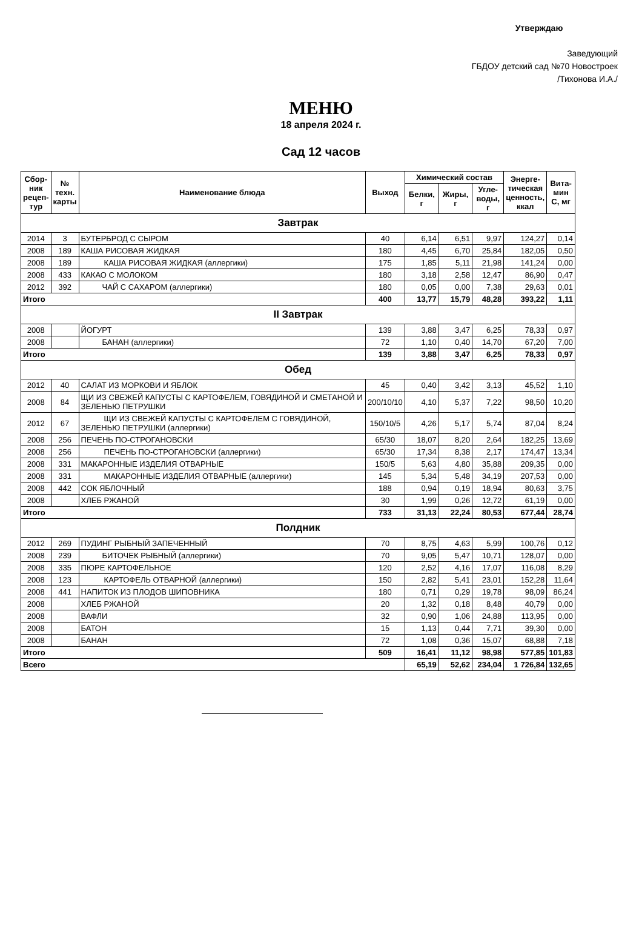Утверждаю
Заведующий
ГБДОУ детский сад №70 Новостроек
/Тихонова И.А./
МЕНЮ
18 апреля 2024 г.
Сад 12 часов
| Сбор- ник рецеп- тур | № техн. карты | Наименование блюда | Выход | Химический состав | | | Энерге- тическая ценность, ккал | Вита- мин С, мг |
| --- | --- | --- | --- | --- | --- | --- | --- | --- |
| | | | | Белки, г | Жиры, г | Угле- воды, г | | |
| Завтрак | | | | | | | | |
| 2014 | 3 | БУТЕРБРОД С СЫРОМ | 40 | 6,14 | 6,51 | 9,97 | 124,27 | 0,14 |
| 2008 | 189 | КАША РИСОВАЯ ЖИДКАЯ | 180 | 4,45 | 6,70 | 25,84 | 182,05 | 0,50 |
| 2008 | 189 | КАША РИСОВАЯ ЖИДКАЯ (аллергики) | 175 | 1,85 | 5,11 | 21,98 | 141,24 | 0,00 |
| 2008 | 433 | КАКАО С МОЛОКОМ | 180 | 3,18 | 2,58 | 12,47 | 86,90 | 0,47 |
| 2012 | 392 | ЧАЙ С САХАРОМ (аллергики) | 180 | 0,05 | 0,00 | 7,38 | 29,63 | 0,01 |
| Итого | | | 400 | 13,77 | 15,79 | 48,28 | 393,22 | 1,11 |
| II Завтрак | | | | | | | | |
| 2008 | | ЙОГУРТ | 139 | 3,88 | 3,47 | 6,25 | 78,33 | 0,97 |
| 2008 | | БАНАН (аллергики) | 72 | 1,10 | 0,40 | 14,70 | 67,20 | 7,00 |
| Итого | | | 139 | 3,88 | 3,47 | 6,25 | 78,33 | 0,97 |
| Обед | | | | | | | | |
| 2012 | 40 | САЛАТ ИЗ МОРКОВИ И ЯБЛОК | 45 | 0,40 | 3,42 | 3,13 | 45,52 | 1,10 |
| 2008 | 84 | ЩИ ИЗ СВЕЖЕЙ КАПУСТЫ С КАРТОФЕЛЕМ, ГОВЯДИНОЙ И СМЕТАНОЙ И ЗЕЛЕНЬЮ ПЕТРУШКИ | 200/10/10 | 4,10 | 5,37 | 7,22 | 98,50 | 10,20 |
| 2012 | 67 | ЩИ ИЗ СВЕЖЕЙ КАПУСТЫ С КАРТОФЕЛЕМ С ГОВЯДИНОЙ, ЗЕЛЕНЬЮ ПЕТРУШКИ (аллергики) | 150/10/5 | 4,26 | 5,17 | 5,74 | 87,04 | 8,24 |
| 2008 | 256 | ПЕЧЕНЬ ПО-СТРОГАНОВСКИ | 65/30 | 18,07 | 8,20 | 2,64 | 182,25 | 13,69 |
| 2008 | 256 | ПЕЧЕНЬ ПО-СТРОГАНОВСКИ (аллергики) | 65/30 | 17,34 | 8,38 | 2,17 | 174,47 | 13,34 |
| 2008 | 331 | МАКАРОННЫЕ ИЗДЕЛИЯ ОТВАРНЫЕ | 150/5 | 5,63 | 4,80 | 35,88 | 209,35 | 0,00 |
| 2008 | 331 | МАКАРОННЫЕ ИЗДЕЛИЯ ОТВАРНЫЕ (аллергики) | 145 | 5,34 | 5,48 | 34,19 | 207,53 | 0,00 |
| 2008 | 442 | СОК ЯБЛОЧНЫЙ | 188 | 0,94 | 0,19 | 18,94 | 80,63 | 3,75 |
| 2008 | | ХЛЕБ РЖАНОЙ | 30 | 1,99 | 0,26 | 12,72 | 61,19 | 0,00 |
| Итого | | | 733 | 31,13 | 22,24 | 80,53 | 677,44 | 28,74 |
| Полдник | | | | | | | | |
| 2012 | 269 | ПУДИНГ РЫБНЫЙ ЗАПЕЧЕННЫЙ | 70 | 8,75 | 4,63 | 5,99 | 100,76 | 0,12 |
| 2008 | 239 | БИТОЧЕК РЫБНЫЙ (аллергики) | 70 | 9,05 | 5,47 | 10,71 | 128,07 | 0,00 |
| 2008 | 335 | ПЮРЕ КАРТОФЕЛЬНОЕ | 120 | 2,52 | 4,16 | 17,07 | 116,08 | 8,29 |
| 2008 | 123 | КАРТОФЕЛЬ ОТВАРНОЙ (аллергики) | 150 | 2,82 | 5,41 | 23,01 | 152,28 | 11,64 |
| 2008 | 441 | НАПИТОК ИЗ ПЛОДОВ ШИПОВНИКА | 180 | 0,71 | 0,29 | 19,78 | 98,09 | 86,24 |
| 2008 | | ХЛЕБ РЖАНОЙ | 20 | 1,32 | 0,18 | 8,48 | 40,79 | 0,00 |
| 2008 | | ВАФЛИ | 32 | 0,90 | 1,06 | 24,88 | 113,95 | 0,00 |
| 2008 | | БАТОН | 15 | 1,13 | 0,44 | 7,71 | 39,30 | 0,00 |
| 2008 | | БАНАН | 72 | 1,08 | 0,36 | 15,07 | 68,88 | 7,18 |
| Итого | | | 509 | 16,41 | 11,12 | 98,98 | 577,85 | 101,83 |
| Всего | | | | 65,19 | 52,62 | 234,04 | 1 726,84 | 132,65 |